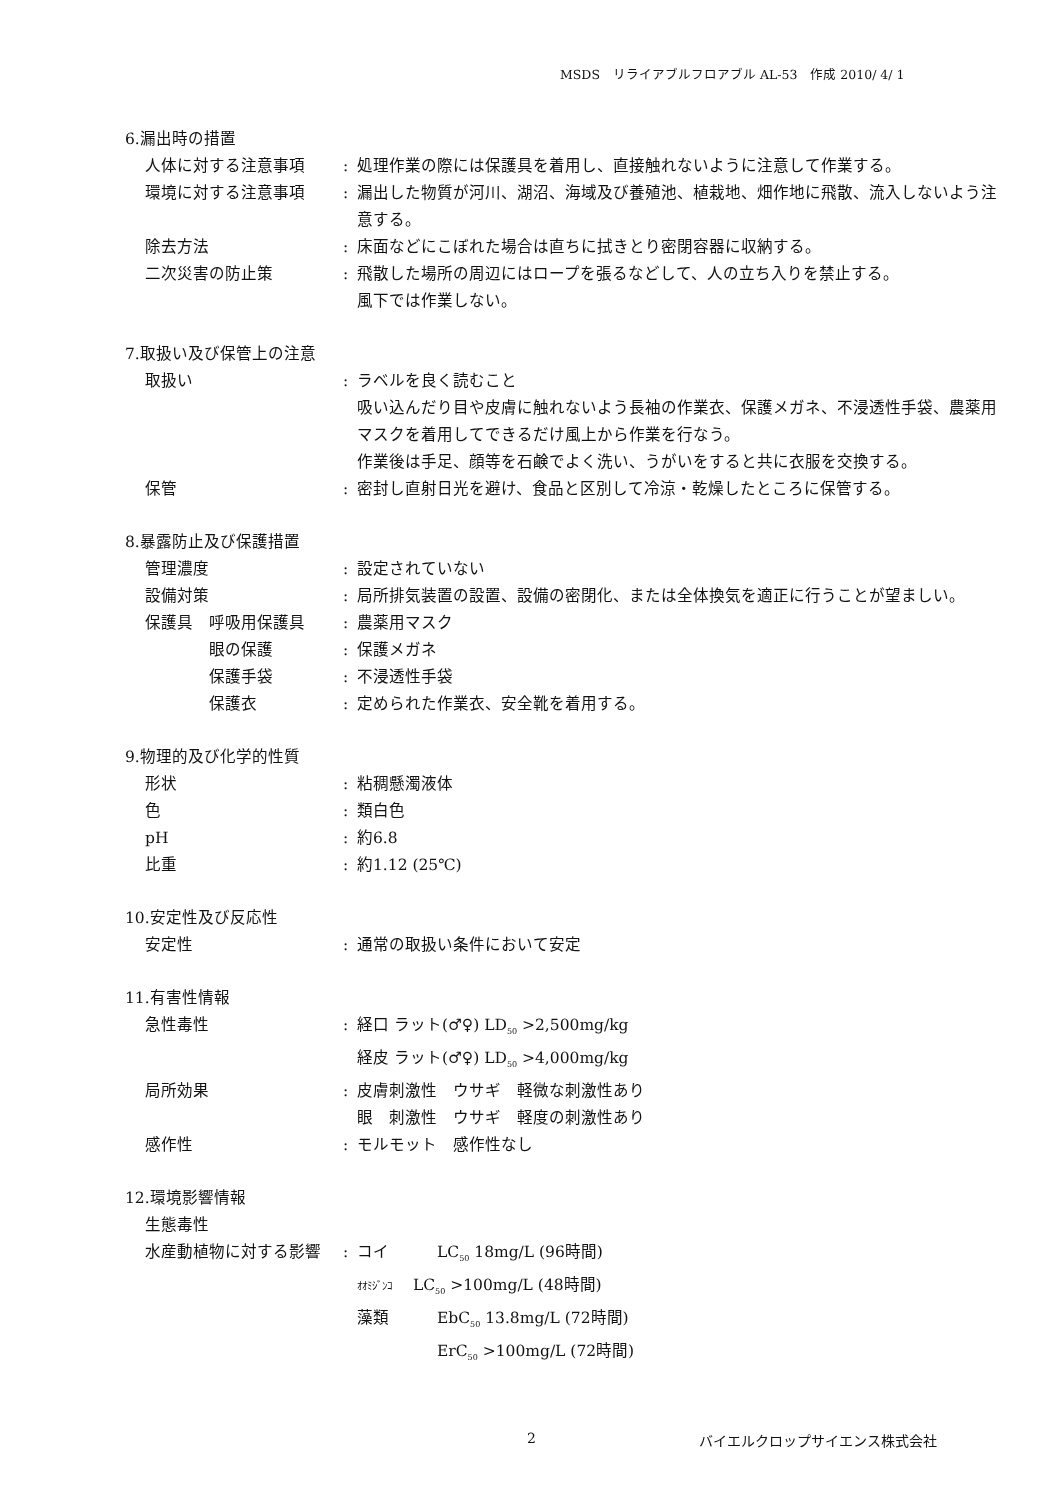MSDS　リライアブルフロアブル AL-53　作成 2010/ 4/ 1
6.漏出時の措置
人体に対する注意事項 : 処理作業の際には保護具を着用し、直接触れないように注意して作業する。
環境に対する注意事項 : 漏出した物質が河川、湖沼、海域及び養殖池、植栽地、畑作地に飛散、流入しないよう注意する。
除去方法 : 床面などにこぼれた場合は直ちに拭きとり密閉容器に収納する。
二次災害の防止策 : 飛散した場所の周辺にはロープを張るなどして、人の立ち入りを禁止する。
風下では作業しない。
7.取扱い及び保管上の注意
取扱い : ラベルを良く読むこと
吸い込んだり目や皮膚に触れないよう長袖の作業衣、保護メガネ、不浸透性手袋、農薬用マスクを着用してできるだけ風上から作業を行なう。
作業後は手足、顔等を石鹸でよく洗い、うがいをすると共に衣服を交換する。
保管 : 密封し直射日光を避け、食品と区別して冷涼・乾燥したところに保管する。
8.暴露防止及び保護措置
管理濃度 : 設定されていない
設備対策 : 局所排気装置の設置、設備の密閉化、または全体換気を適正に行うことが望ましい。
保護具　呼吸用保護具 : 農薬用マスク
　　　　眼の保護 : 保護メガネ
　　　　保護手袋 : 不浸透性手袋
　　　　保護衣 : 定められた作業衣、安全靴を着用する。
9.物理的及び化学的性質
形状 : 粘稠懸濁液体
色 : 類白色
pH : 約6.8
比重 : 約1.12 (25℃)
10.安定性及び反応性
安定性 : 通常の取扱い条件において安定
11.有害性情報
急性毒性 : 経口 ラット(♂♀) LD<sub>50</sub> >2,500mg/kg
経皮 ラット(♂♀) LD<sub>50</sub> >4,000mg/kg
局所効果 : 皮膚刺激性　ウサギ　軽微な刺激性あり
眼　刺激性　ウサギ　軽度の刺激性あり
感作性 : モルモット　感作性なし
12.環境影響情報
生態毒性
水産動植物に対する影響 : コイ　　　LC<sub>50</sub> 18mg/L (96時間)
ｵｵﾐｼﾞﾝｺ　 LC<sub>50</sub> >100mg/L (48時間)
藻類　　　EbC<sub>50</sub> 13.8mg/L (72時間)
　　　　　ErC<sub>50</sub> >100mg/L (72時間)
2 バイエルクロップサイエンス株式会社